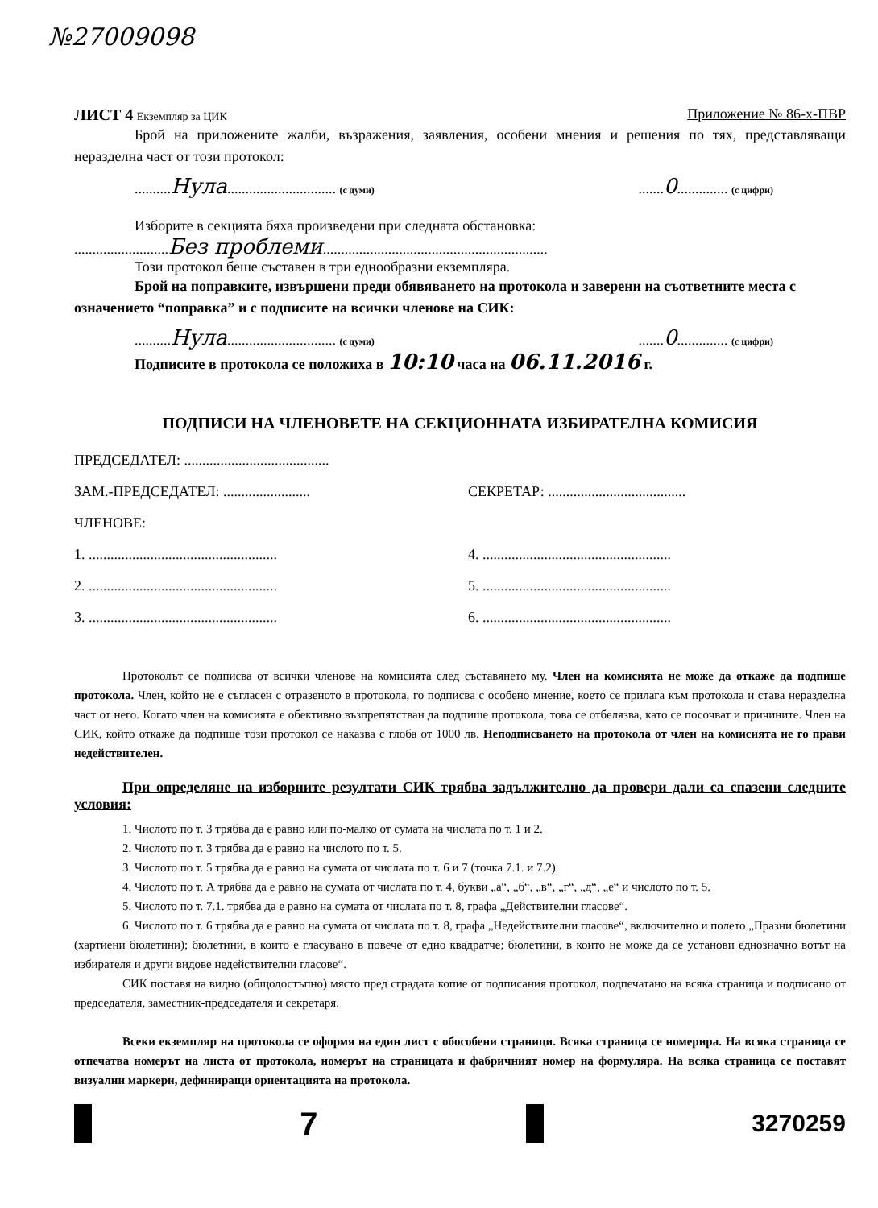№27009098
ЛИСТ 4 Екземпляр за ЦИК Приложение № 86-х-ПВР
Брой на приложените жалби, възражения, заявления, особени мнения и решения по тях, представляващи неразделна част от този протокол:
..........Нула.............................. (с думи).......0.............. (с цифри)
Изборите в секцията бяха произведени при следната обстановка:
..........................Без проблеми..............................................................
Този протокол беше съставен в три еднообразни екземпляра.
Брой на поправките, извършени преди обявяването на протокола и заверени на съответните места с означението “поправка” и с подписите на всички членове на СИК:
..........Нула.............................. (с думи).......0.............. (с цифри)
Подписите в протокола се положиха в 10:10 часа на 06.11.2016 г.
ПОДПИСИ НА ЧЛЕНОВЕТЕ НА СЕКЦИОННАТА ИЗБИРАТЕЛНА КОМИСИЯ
ПРЕДСЕДАТЕЛ: ........................................
ЗАМ.-ПРЕДСЕДАТЕЛ: ........................
СЕКРЕТАР: ......................................
ЧЛЕНОВЕ:
1. ....................................................
4. ....................................................
2. ....................................................
5. ....................................................
3. ....................................................
6. ....................................................
Протоколът се подписва от всички членове на комисията след съставянето му. Член на комисията не може да откаже да подпише протокола. Член, който не е съгласен с отразеното в протокола, го подписва с особено мнение, което се прилага към протокола и става неразделна част от него. Когато член на комисията е обективно възпрепятстван да подпише протокола, това се отбелязва, като се посочват и причините. Член на СИК, който откаже да подпише този протокол се наказва с глоба от 1000 лв. Неподписването на протокола от член на комисията не го прави недействителен.
При определяне на изборните резултати СИК трябва задължително да провери дали са спазени следните условия:
1. Числото по т. 3 трябва да е равно или по-малко от сумата на числата по т. 1 и 2.
2. Числото по т. 3 трябва да е равно на числото по т. 5.
3. Числото по т. 5 трябва да е равно на сумата от числата по т. 6 и 7 (точка 7.1. и 7.2).
4. Числото по т. А трябва да е равно на сумата от числата по т. 4, букви „а“, „б“, „в“, „г“, „д“, „е“ и числото по т. 5.
5. Числото по т. 7.1. трябва да е равно на сумата от числата по т. 8, графа „Действителни гласове“.
6. Числото по т. 6 трябва да е равно на сумата от числата по т. 8, графа „Недействителни гласове“, включително и полето „Празни бюлетини (хартиени бюлетини); бюлетини, в които е гласувано в повече от едно квадратче; бюлетини, в които не може да се установи еднозначно вотът на избирателя и други видове недействителни гласове“.
СИК поставя на видно (общодостъпно) място пред сградата копие от подписания протокол, подпечатано на всяка страница и подписано от председателя, заместник-председателя и секретаря.
Всеки екземпляр на протокола се оформя на един лист с обособени страници. Всяка страница се номерира. На всяка страница се отпечатва номерът на листа от протокола, номерът на страницата и фабричният номер на формуляра. На всяка страница се поставят визуални маркери, дефиниращи ориентацията на протокола.
7
3270259